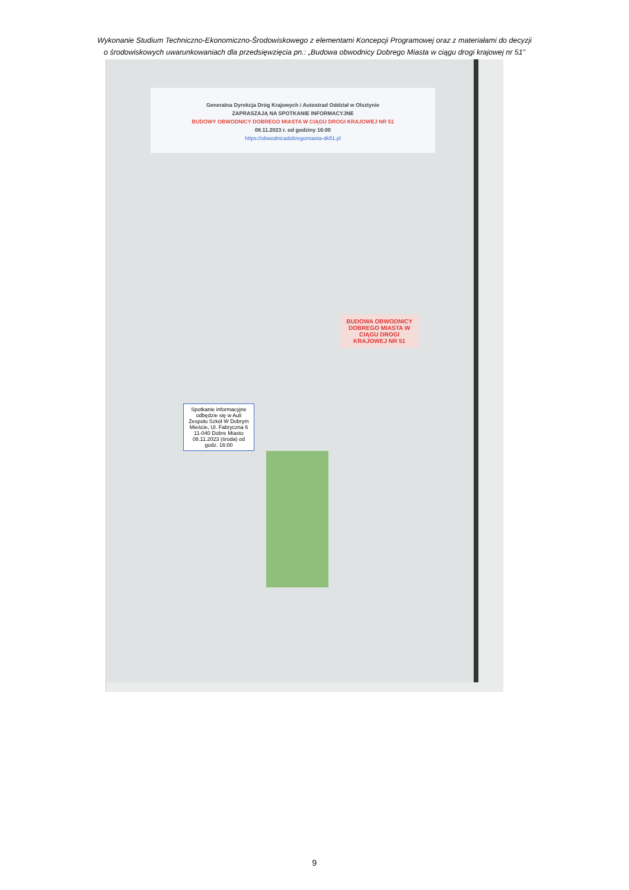Wykonanie Studium Techniczno-Ekonomiczno-Środowiskowego z elementami Koncepcji Programowej oraz z materiałami do decyzji
o środowiskowych uwarunkowaniach dla przedsięwzięcia pn.: „Budowa obwodnicy Dobrego Miasta w ciągu drogi krajowej nr 51”
Generalna Dyrekcja Dróg Krajowych i Autostrad Oddział w Olsztynie
ZAPRASZAJĄ NA SPOTKANIE INFORMACYJNE
BUDOWY OBWODNICY DOBREGO MIASTA W CIĄGU DROGI KRAJOWEJ NR 51
08.11.2023 r. od godziny 16:00
https://obwodnicadobregomiasta-dk51.pl
BUDOWA OBWODNICY DOBREGO MIASTA W CIĄGU DROGI KRAJOWEJ NR 51
Spotkanie informacyjne odbędzie się w Auli Zespołu Szkół W Dobrym Mieście, Ul. Fabryczna 6 11-040 Dobre Miasto 08.11.2023 (środa) od godz. 16:00
9